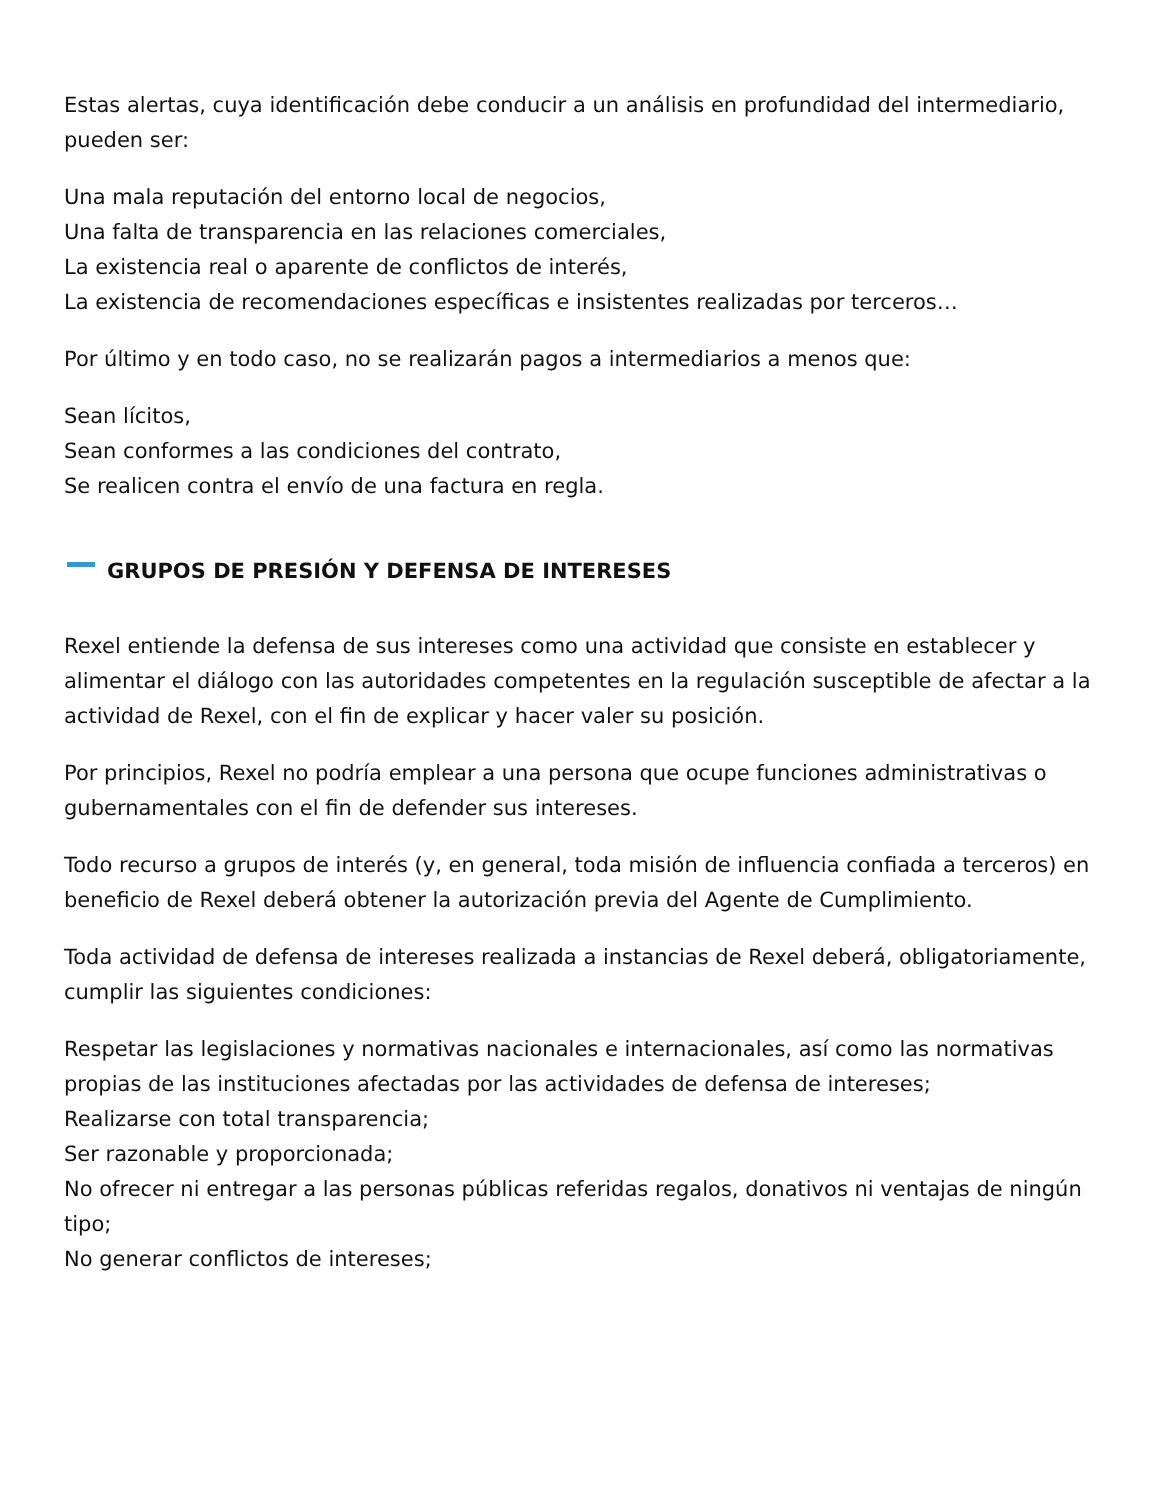Estas alertas, cuya identificación debe conducir a un análisis en profundidad del intermediario, pueden ser:
Una mala reputación del entorno local de negocios,
Una falta de transparencia en las relaciones comerciales,
La existencia real o aparente de conflictos de interés,
La existencia de recomendaciones específicas e insistentes realizadas por terceros…
Por último y en todo caso, no se realizarán pagos a intermediarios a menos que:
Sean lícitos,
Sean conformes a las condiciones del contrato,
Se realicen contra el envío de una factura en regla.
GRUPOS DE PRESIÓN Y DEFENSA DE INTERESES
Rexel entiende la defensa de sus intereses como una actividad que consiste en establecer y alimentar el diálogo con las autoridades competentes en la regulación susceptible de afectar a la actividad de Rexel, con el fin de explicar y hacer valer su posición.
Por principios, Rexel no podría emplear a una persona que ocupe funciones administrativas o gubernamentales con el fin de defender sus intereses.
Todo recurso a grupos de interés (y, en general, toda misión de influencia confiada a terceros) en beneficio de Rexel deberá obtener la autorización previa del Agente de Cumplimiento.
Toda actividad de defensa de intereses realizada a instancias de Rexel deberá, obligatoriamente, cumplir las siguientes condiciones:
Respetar las legislaciones y normativas nacionales e internacionales, así como las normativas propias de las instituciones afectadas por las actividades de defensa de intereses;
Realizarse con total transparencia;
Ser razonable y proporcionada;
No ofrecer ni entregar a las personas públicas referidas regalos, donativos ni ventajas de ningún tipo;
No generar conflictos de intereses;